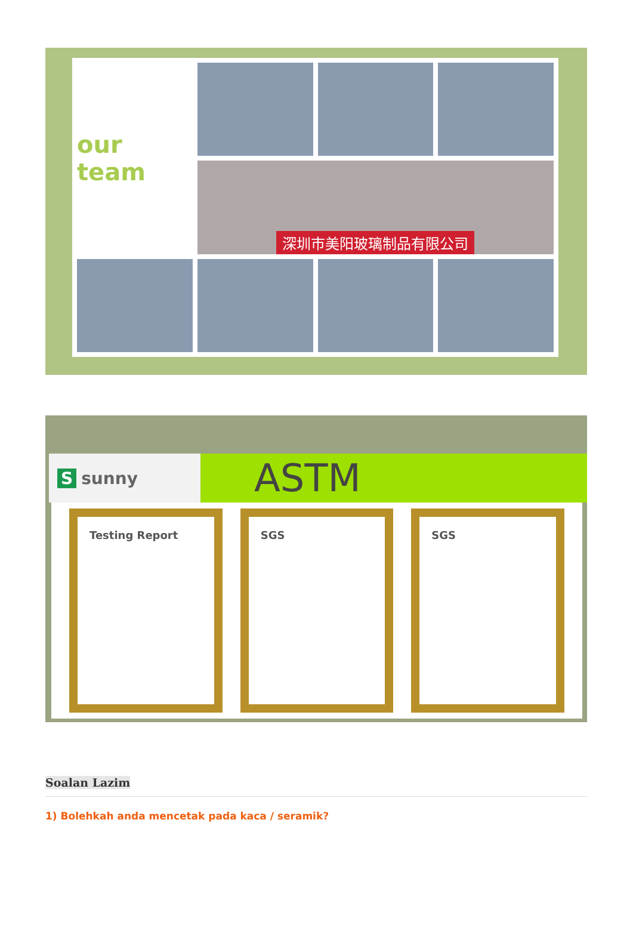our team
深圳市美阳玻璃制品有限公司
Ssunny
ASTM
Testing Report SGS SGS
Soalan Lazim
1) Bolehkah anda mencetak pada kaca / seramik?